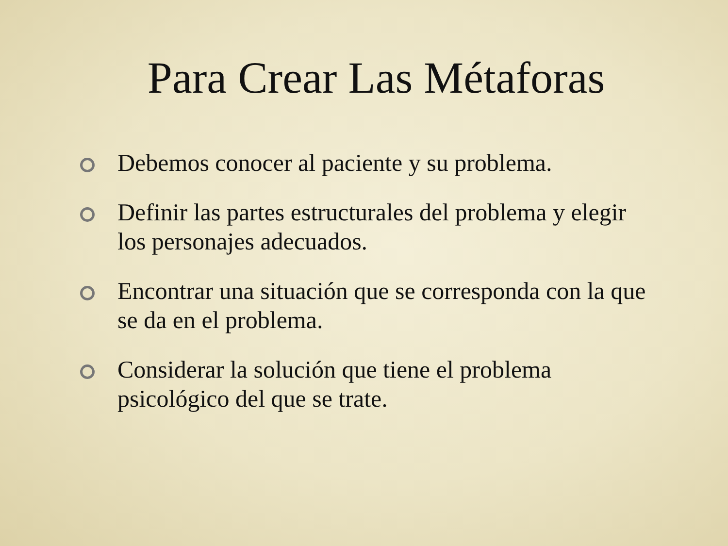Para Crear Las Métaforas
Debemos conocer al paciente y su problema.
Definir las partes estructurales del problema y elegir los personajes adecuados.
Encontrar una situación que se corresponda con la que se da en el problema.
Considerar la solución que tiene el problema psicológico del que se trate.